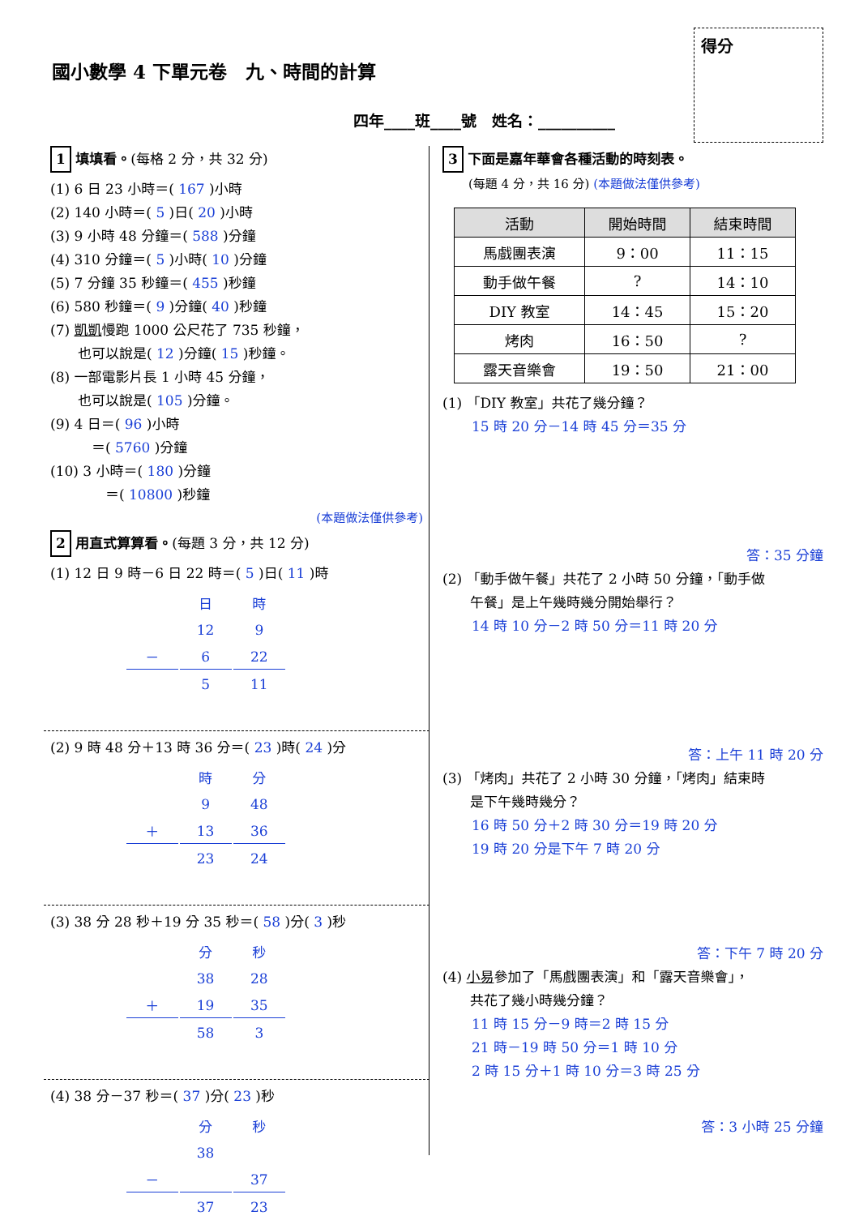國小數學 4 下單元卷　九、時間的計算
得分
四年____班____號　姓名：__________
1 填填看。(每格 2 分，共 32 分)
(1) 6 日 23 小時＝( 167 )小時
(2) 140 小時＝( 5 )日( 20 )小時
(3) 9 小時 48 分鐘＝( 588 )分鐘
(4) 310 分鐘＝( 5 )小時( 10 )分鐘
(5) 7 分鐘 35 秒鐘＝( 455 )秒鐘
(6) 580 秒鐘＝( 9 )分鐘( 40 )秒鐘
(7) 凱凱慢跑 1000 公尺花了 735 秒鐘，
　　也可以說是( 12 )分鐘( 15 )秒鐘。
(8) 一部電影片長 1 小時 45 分鐘，
　　也可以說是( 105 )分鐘。
(9) 4 日＝( 96 )小時
　　　＝( 5760 )分鐘
(10) 3 小時＝( 180 )分鐘
　　　　＝( 10800 )秒鐘
(本題做法僅供參考)
2 用直式算算看。(每題 3 分，共 12 分)
(1) 12 日 9 時－6 日 22 時＝( 5 )日( 11 )時
| | 日 | 時 |
| | 12 | 9 |
| － | 6 | 22 |
| | 5 | 11 |
(2) 9 時 48 分＋13 時 36 分＝( 23 )時( 24 )分
| | 時 | 分 |
| | 9 | 48 |
| ＋ | 13 | 36 |
| | 23 | 24 |
(3) 38 分 28 秒＋19 分 35 秒＝( 58 )分( 3 )秒
| | 分 | 秒 |
| | 38 | 28 |
| ＋ | 19 | 35 |
| | 58 | 3 |
(4) 38 分－37 秒＝( 37 )分( 23 )秒
| | 分 | 秒 |
| | 38 | |
| － | | 37 |
| | 37 | 23 |
3 下面是嘉年華會各種活動的時刻表。
(每題 4 分，共 16 分) (本題做法僅供參考)
| 活動 | 開始時間 | 結束時間 |
| --- | --- | --- |
| 馬戲團表演 | 9：00 | 11：15 |
| 動手做午餐 | ? | 14：10 |
| DIY 教室 | 14：45 | 15：20 |
| 烤肉 | 16：50 | ? |
| 露天音樂會 | 19：50 | 21：00 |
(1) 「DIY 教室」共花了幾分鐘？
15 時 20 分－14 時 45 分＝35 分
答：35 分鐘
(2) 「動手做午餐」共花了 2 小時 50 分鐘，「動手做
　　午餐」是上午幾時幾分開始舉行？
14 時 10 分－2 時 50 分＝11 時 20 分
答：上午 11 時 20 分
(3) 「烤肉」共花了 2 小時 30 分鐘，「烤肉」結束時
　　是下午幾時幾分？
16 時 50 分＋2 時 30 分＝19 時 20 分
19 時 20 分是下午 7 時 20 分
答：下午 7 時 20 分
(4) 小易參加了「馬戲團表演」和「露天音樂會」，
　　共花了幾小時幾分鐘？
11 時 15 分－9 時＝2 時 15 分
21 時－19 時 50 分＝1 時 10 分
2 時 15 分＋1 時 10 分＝3 時 25 分
答：3 小時 25 分鐘